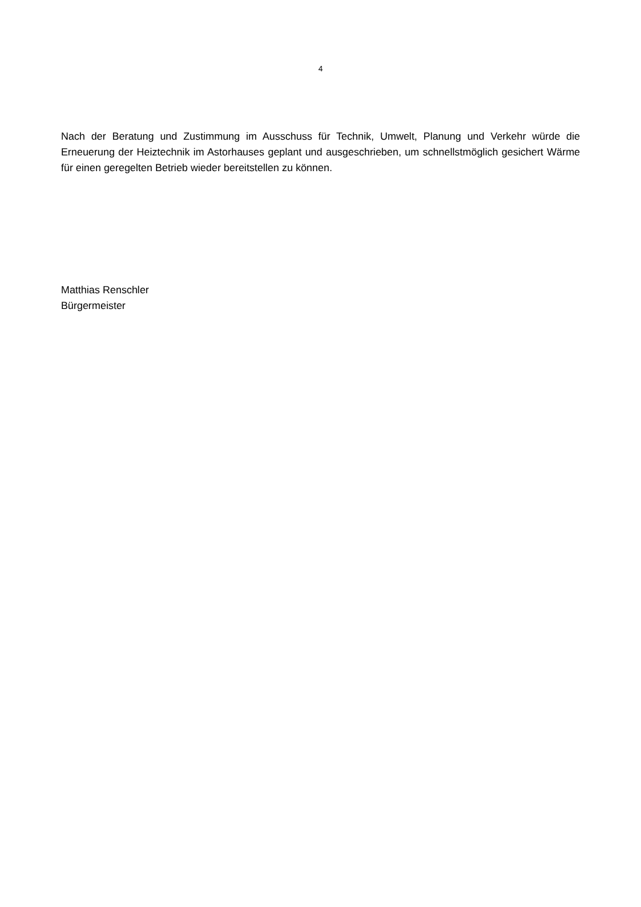4
Nach der Beratung und Zustimmung im Ausschuss für Technik, Umwelt, Planung und Verkehr würde die Erneuerung der Heiztechnik im Astorhauses geplant und ausgeschrieben, um schnellstmöglich gesichert Wärme für einen geregelten Betrieb wieder bereitstellen zu können.
Matthias Renschler
Bürgermeister